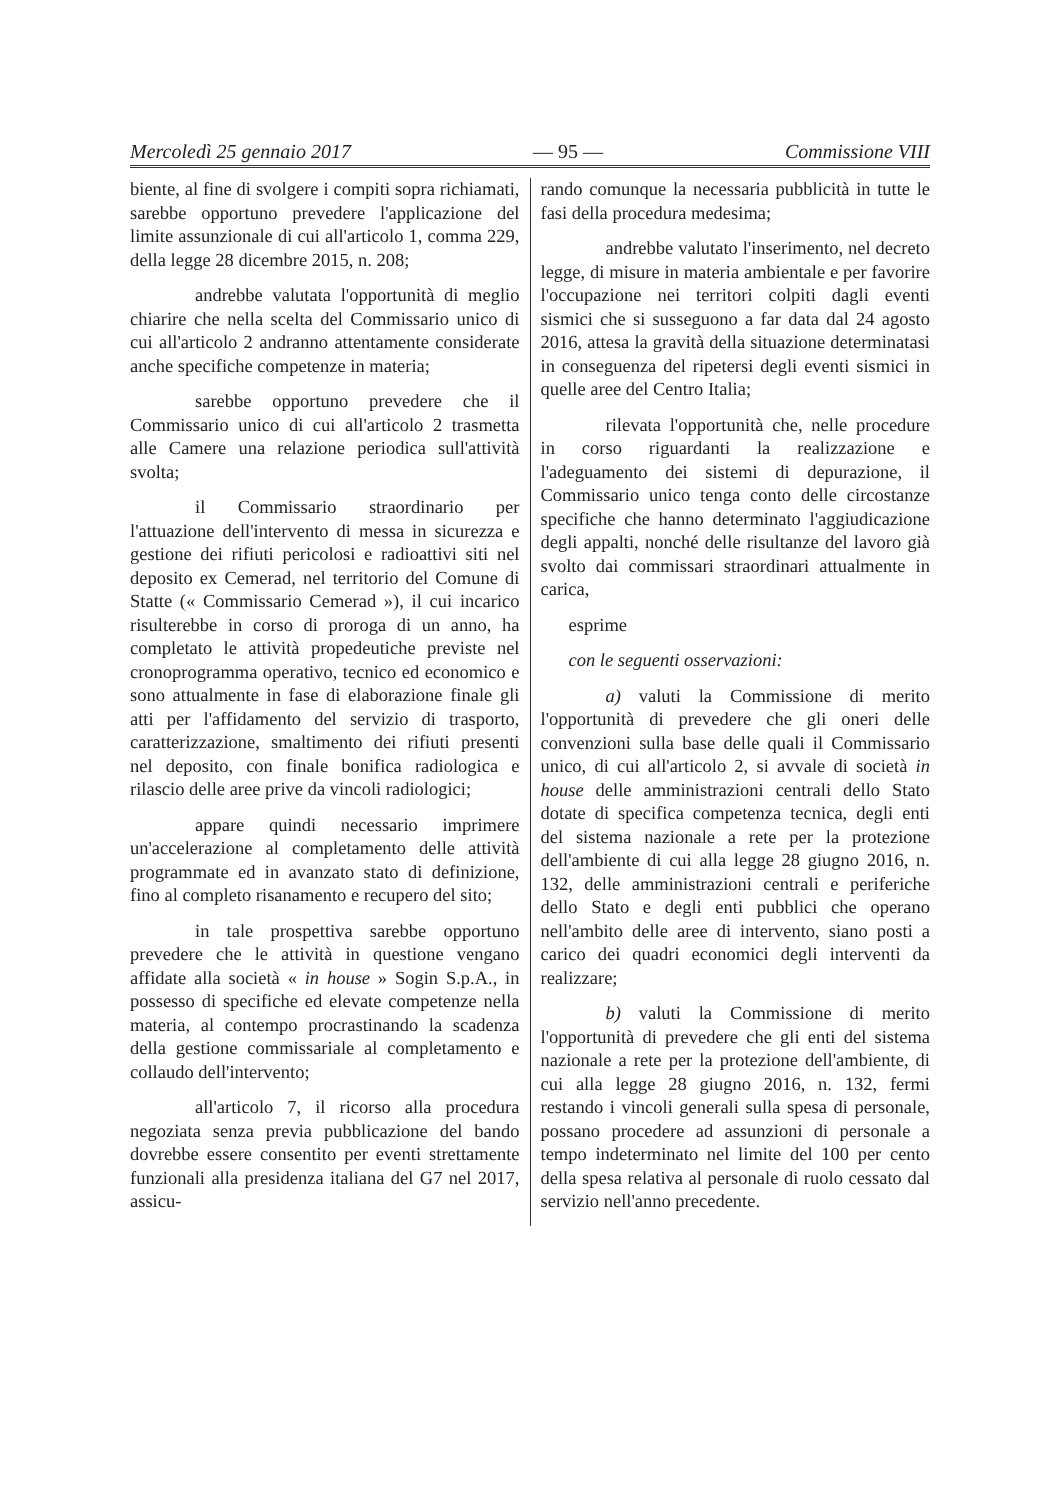Mercoledì 25 gennaio 2017 — 95 — Commissione VIII
biente, al fine di svolgere i compiti sopra richiamati, sarebbe opportuno prevedere l'applicazione del limite assunzionale di cui all'articolo 1, comma 229, della legge 28 dicembre 2015, n. 208;
andrebbe valutata l'opportunità di meglio chiarire che nella scelta del Commissario unico di cui all'articolo 2 andranno attentamente considerate anche specifiche competenze in materia;
sarebbe opportuno prevedere che il Commissario unico di cui all'articolo 2 trasmetta alle Camere una relazione periodica sull'attività svolta;
il Commissario straordinario per l'attuazione dell'intervento di messa in sicurezza e gestione dei rifiuti pericolosi e radioattivi siti nel deposito ex Cemerad, nel territorio del Comune di Statte (« Commissario Cemerad »), il cui incarico risulterebbe in corso di proroga di un anno, ha completato le attività propedeutiche previste nel cronoprogramma operativo, tecnico ed economico e sono attualmente in fase di elaborazione finale gli atti per l'affidamento del servizio di trasporto, caratterizzazione, smaltimento dei rifiuti presenti nel deposito, con finale bonifica radiologica e rilascio delle aree prive da vincoli radiologici;
appare quindi necessario imprimere un'accelerazione al completamento delle attività programmate ed in avanzato stato di definizione, fino al completo risanamento e recupero del sito;
in tale prospettiva sarebbe opportuno prevedere che le attività in questione vengano affidate alla società « in house » Sogin S.p.A., in possesso di specifiche ed elevate competenze nella materia, al contempo procrastinando la scadenza della gestione commissariale al completamento e collaudo dell'intervento;
all'articolo 7, il ricorso alla procedura negoziata senza previa pubblicazione del bando dovrebbe essere consentito per eventi strettamente funzionali alla presidenza italiana del G7 nel 2017, assicu-
rando comunque la necessaria pubblicità in tutte le fasi della procedura medesima;
andrebbe valutato l'inserimento, nel decreto legge, di misure in materia ambientale e per favorire l'occupazione nei territori colpiti dagli eventi sismici che si susseguono a far data dal 24 agosto 2016, attesa la gravità della situazione determinatasi in conseguenza del ripetersi degli eventi sismici in quelle aree del Centro Italia;
rilevata l'opportunità che, nelle procedure in corso riguardanti la realizzazione e l'adeguamento dei sistemi di depurazione, il Commissario unico tenga conto delle circostanze specifiche che hanno determinato l'aggiudicazione degli appalti, nonché delle risultanze del lavoro già svolto dai commissari straordinari attualmente in carica,
esprime
con le seguenti osservazioni:
a) valuti la Commissione di merito l'opportunità di prevedere che gli oneri delle convenzioni sulla base delle quali il Commissario unico, di cui all'articolo 2, si avvale di società in house delle amministrazioni centrali dello Stato dotate di specifica competenza tecnica, degli enti del sistema nazionale a rete per la protezione dell'ambiente di cui alla legge 28 giugno 2016, n. 132, delle amministrazioni centrali e periferiche dello Stato e degli enti pubblici che operano nell'ambito delle aree di intervento, siano posti a carico dei quadri economici degli interventi da realizzare;
b) valuti la Commissione di merito l'opportunità di prevedere che gli enti del sistema nazionale a rete per la protezione dell'ambiente, di cui alla legge 28 giugno 2016, n. 132, fermi restando i vincoli generali sulla spesa di personale, possano procedere ad assunzioni di personale a tempo indeterminato nel limite del 100 per cento della spesa relativa al personale di ruolo cessato dal servizio nell'anno precedente.